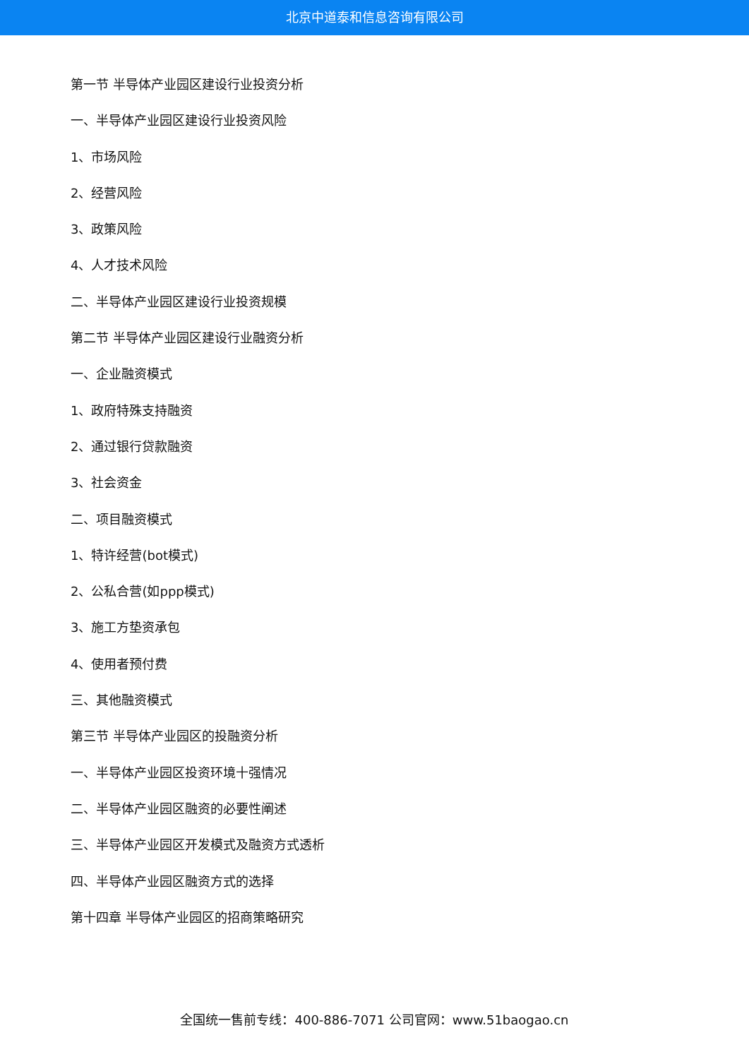北京中道泰和信息咨询有限公司
第一节 半导体产业园区建设行业投资分析
一、半导体产业园区建设行业投资风险
1、市场风险
2、经营风险
3、政策风险
4、人才技术风险
二、半导体产业园区建设行业投资规模
第二节 半导体产业园区建设行业融资分析
一、企业融资模式
1、政府特殊支持融资
2、通过银行贷款融资
3、社会资金
二、项目融资模式
1、特许经营(bot模式)
2、公私合营(如ppp模式)
3、施工方垫资承包
4、使用者预付费
三、其他融资模式
第三节 半导体产业园区的投融资分析
一、半导体产业园区投资环境十强情况
二、半导体产业园区融资的必要性阐述
三、半导体产业园区开发模式及融资方式透析
四、半导体产业园区融资方式的选择
第十四章 半导体产业园区的招商策略研究
全国统一售前专线：400-886-7071 公司官网：www.51baogao.cn